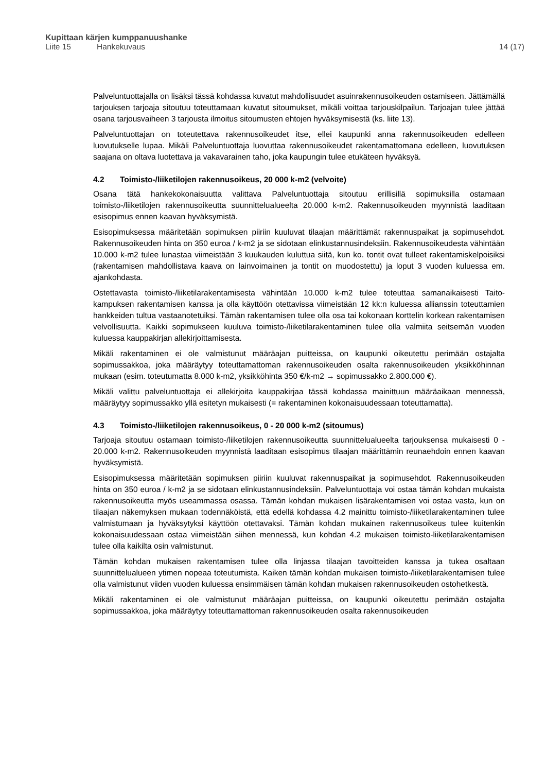Kupittaan kärjen kumppanuushanke
Liite 15 Hankekuvaus 14 (17)
Palveluntuottajalla on lisäksi tässä kohdassa kuvatut mahdollisuudet asuinrakennusoikeuden ostamiseen. Jättämällä tarjouksen tarjoaja sitoutuu toteuttamaan kuvatut sitoumukset, mikäli voittaa tarjouskilpailun. Tarjoajan tulee jättää osana tarjousvaiheen 3 tarjousta ilmoitus sitoumusten ehtojen hyväksymisestä (ks. liite 13).
Palveluntuottajan on toteutettava rakennusoikeudet itse, ellei kaupunki anna rakennusoikeuden edelleen luovutukselle lupaa. Mikäli Palveluntuottaja luovuttaa rakennusoikeudet rakentamattomana edelleen, luovutuksen saajana on oltava luotettava ja vakavarainen taho, joka kaupungin tulee etukäteen hyväksyä.
4.2 Toimisto-/liiketilojen rakennusoikeus, 20 000 k-m2 (velvoite)
Osana tätä hankekokonaisuutta valittava Palveluntuottaja sitoutuu erillisillä sopimuksilla ostamaan toimisto-/liiketilojen rakennusoikeutta suunnittelualueelta 20.000 k-m2. Rakennusoikeuden myynnistä laaditaan esisopimus ennen kaavan hyväksymistä.
Esisopimuksessa määritetään sopimuksen piiriin kuuluvat tilaajan määrittämät rakennuspaikat ja sopimusehdot. Rakennusoikeuden hinta on 350 euroa / k-m2 ja se sidotaan elinkustannusindeksiin. Rakennusoikeudesta vähintään 10.000 k-m2 tulee lunastaa viimeistään 3 kuukauden kuluttua siitä, kun ko. tontit ovat tulleet rakentamiskelpoisiksi (rakentamisen mahdollistava kaava on lainvoimainen ja tontit on muodostettu) ja loput 3 vuoden kuluessa em. ajankohdasta.
Ostettavasta toimisto-/liiketilarakentamisesta vähintään 10.000 k-m2 tulee toteuttaa samanaikaisesti Taito-kampuksen rakentamisen kanssa ja olla käyttöön otettavissa viimeistään 12 kk:n kuluessa allianssin toteuttamien hankkeiden tultua vastaanotetuiksi. Tämän rakentamisen tulee olla osa tai kokonaan korttelin korkean rakentamisen velvollisuutta. Kaikki sopimukseen kuuluva toimisto-/liiketilarakentaminen tulee olla valmiita seitsemän vuoden kuluessa kauppakirjan allekirjoittamisesta.
Mikäli rakentaminen ei ole valmistunut määräajan puitteissa, on kaupunki oikeutettu perimään ostajalta sopimussakkoa, joka määräytyy toteuttamattoman rakennusoikeuden osalta rakennusoikeuden yksikköhinnan mukaan (esim. toteutumatta 8.000 k-m2, yksikköhinta 350 €/k-m2 → sopimussakko 2.800.000 €).
Mikäli valittu palveluntuottaja ei allekirjoita kauppakirjaa tässä kohdassa mainittuun määräaikaan mennessä, määräytyy sopimussakko yllä esitetyn mukaisesti (= rakentaminen kokonaisuudessaan toteuttamatta).
4.3 Toimisto-/liiketilojen rakennusoikeus, 0 - 20 000 k-m2 (sitoumus)
Tarjoaja sitoutuu ostamaan toimisto-/liiketilojen rakennusoikeutta suunnittelualueelta tarjouksensa mukaisesti 0 - 20.000 k-m2. Rakennusoikeuden myynnistä laaditaan esisopimus tilaajan määrittämin reunaehdoin ennen kaavan hyväksymistä.
Esisopimuksessa määritetään sopimuksen piiriin kuuluvat rakennuspaikat ja sopimusehdot. Rakennusoikeuden hinta on 350 euroa / k-m2 ja se sidotaan elinkustannusindeksiin. Palveluntuottaja voi ostaa tämän kohdan mukaista rakennusoikeutta myös useammassa osassa. Tämän kohdan mukaisen lisärakentamisen voi ostaa vasta, kun on tilaajan näkemyksen mukaan todennäköistä, että edellä kohdassa 4.2 mainittu toimisto-/liiketilarakentaminen tulee valmistumaan ja hyväksytyksi käyttöön otettavaksi. Tämän kohdan mukainen rakennusoikeus tulee kuitenkin kokonaisuudessaan ostaa viimeistään siihen mennessä, kun kohdan 4.2 mukaisen toimisto-liiketilarakentamisen tulee olla kaikilta osin valmistunut.
Tämän kohdan mukaisen rakentamisen tulee olla linjassa tilaajan tavoitteiden kanssa ja tukea osaltaan suunnittelualueen ytimen nopeaa toteutumista. Kaiken tämän kohdan mukaisen toimisto-/liiketilarakentamisen tulee olla valmistunut viiden vuoden kuluessa ensimmäisen tämän kohdan mukaisen rakennusoikeuden ostohetkestä.
Mikäli rakentaminen ei ole valmistunut määräajan puitteissa, on kaupunki oikeutettu perimään ostajalta sopimussakkoa, joka määräytyy toteuttamattoman rakennusoikeuden osalta rakennusoikeuden